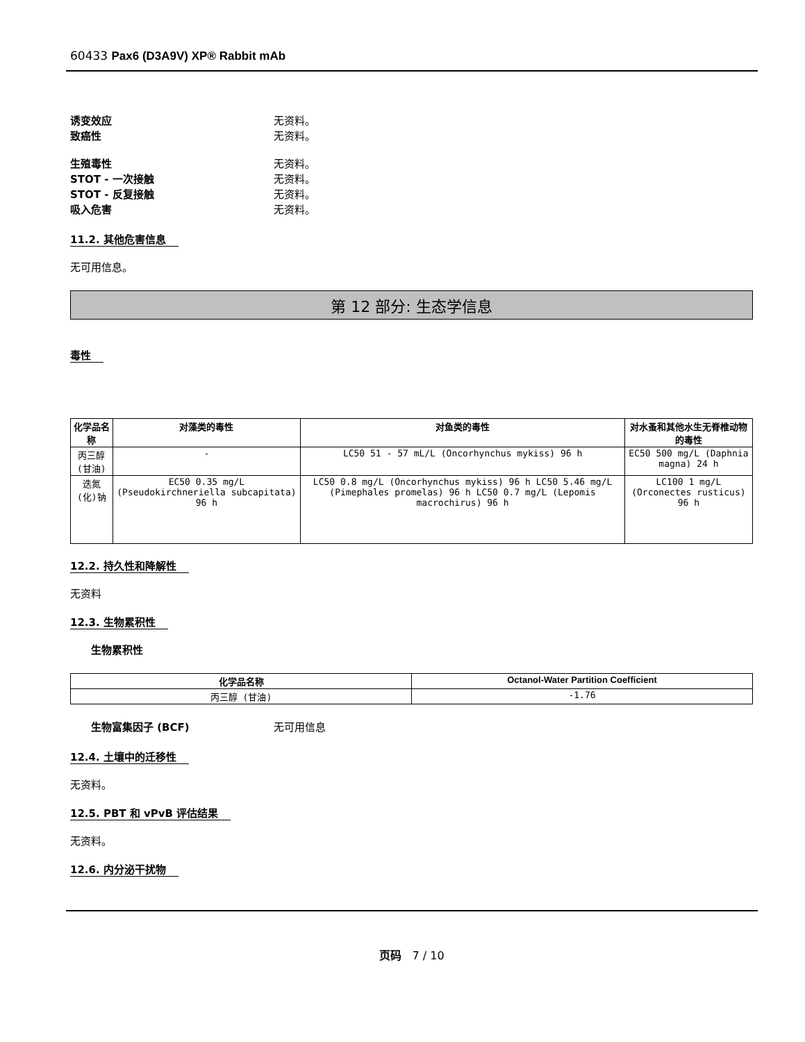60433 Pax6 (D3A9V) XP® Rabbit mAb
诱变效应 无资料。
致癌性 无资料。
生殖毒性 无资料。
STOT - 一次接触 无资料。
STOT - 反复接触 无资料。
吸入危害 无资料。
11.2. 其他危害信息
无可用信息。
第 12 部分: 生态学信息
毒性
| 化学品名称 | 对藻类的毒性 | 对鱼类的毒性 | 对水蚤和其他水生无脊椎动物的毒性 |
| --- | --- | --- | --- |
| 丙三醇 (甘油) | - | LC50 51 - 57 mL/L (Oncorhynchus mykiss) 96 h | EC50 500 mg/L (Daphnia magna) 24 h |
| 迭氮(化)钠 | EC50 0.35 mg/L (Pseudokirchneriella subcapitata) 96 h | LC50 0.8 mg/L (Oncorhynchus mykiss) 96 h LC50 5.46 mg/L (Pimephales promelas) 96 h LC50 0.7 mg/L (Lepomis macrochirus) 96 h | LC100 1 mg/L (Orconectes rusticus) 96 h |
12.2. 持久性和降解性
无资料
12.3. 生物累积性
生物累积性
| 化学品名称 | Octanol-Water Partition Coefficient |
| --- | --- |
| 丙三醇 (甘油) | -1.76 |
生物富集因子 (BCF) 无可用信息
12.4. 土壤中的迁移性
无资料。
12.5. PBT 和 vPvB 评估结果
无资料。
12.6. 内分泌干扰物
页码 7 / 10